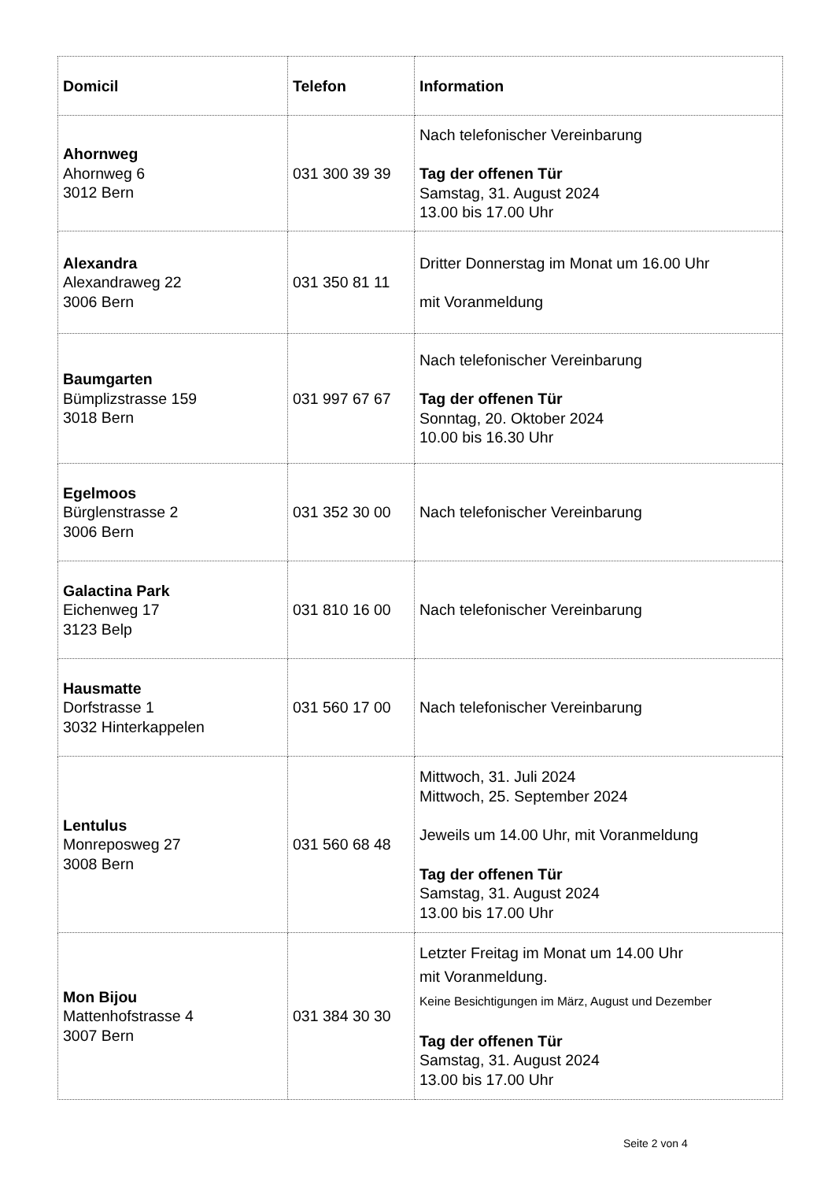| Domicil | Telefon | Information |
| --- | --- | --- |
| Ahornweg Ahornweg 6 3012 Bern | 031 300 39 39 | Nach telefonischer Vereinbarung Tag der offenen Tür Samstag, 31. August 2024 13.00 bis 17.00 Uhr |
| Alexandra Alexandraweg 22 3006 Bern | 031 350 81 11 | Dritter Donnerstag im Monat um 16.00 Uhr mit Voranmeldung |
| Baumgarten Bümplizstrasse 159 3018 Bern | 031 997 67 67 | Nach telefonischer Vereinbarung Tag der offenen Tür Sonntag, 20. Oktober 2024 10.00 bis 16.30 Uhr |
| Egelmoos Bürglenstrasse 2 3006 Bern | 031 352 30 00 | Nach telefonischer Vereinbarung |
| Galactina Park Eichenweg 17 3123 Belp | 031 810 16 00 | Nach telefonischer Vereinbarung |
| Hausmatte Dorfstrasse 1 3032 Hinterkappelen | 031 560 17 00 | Nach telefonischer Vereinbarung |
| Lentulus Monreposweg 27 3008 Bern | 031 560 68 48 | Mittwoch, 31. Juli 2024 Mittwoch, 25. September 2024 Jeweils um 14.00 Uhr, mit Voranmeldung Tag der offenen Tür Samstag, 31. August 2024 13.00 bis 17.00 Uhr |
| Mon Bijou Mattenhofstrasse 4 3007 Bern | 031 384 30 30 | Letzter Freitag im Monat um 14.00 Uhr mit Voranmeldung. Keine Besichtigungen im März, August und Dezember Tag der offenen Tür Samstag, 31. August 2024 13.00 bis 17.00 Uhr |
Seite 2 von 4